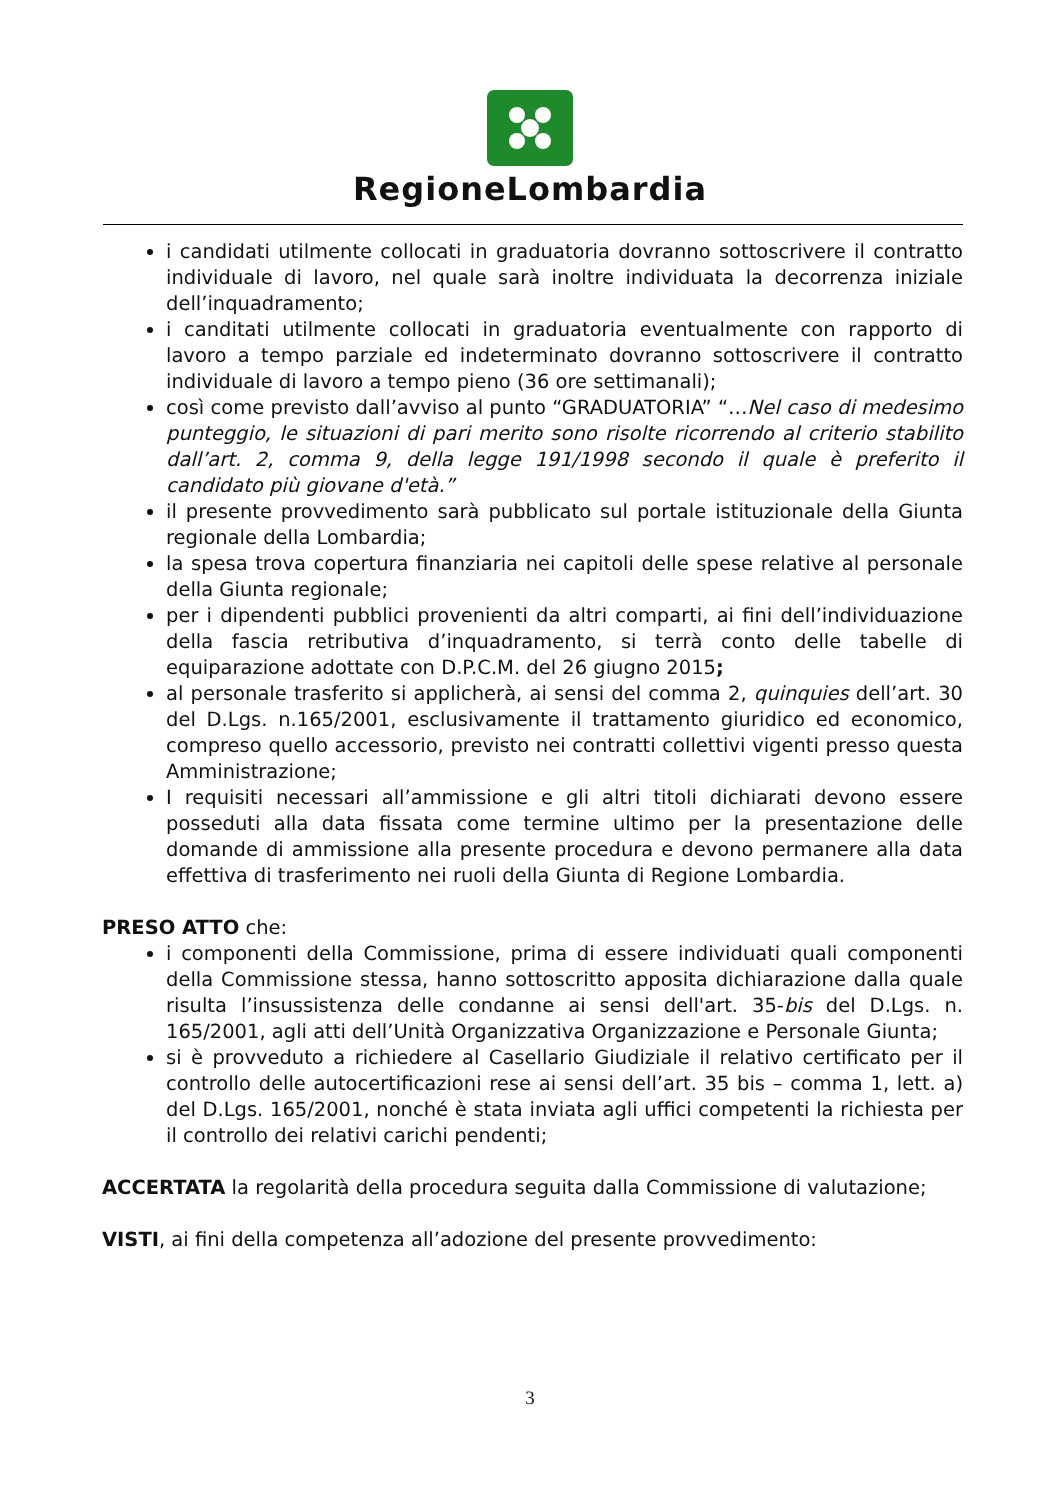RegioneLombardia
i candidati utilmente collocati in graduatoria dovranno sottoscrivere il contratto individuale di lavoro, nel quale sarà inoltre individuata la decorrenza iniziale dell’inquadramento;
i canditati utilmente collocati in graduatoria eventualmente con rapporto di lavoro a tempo parziale ed indeterminato dovranno sottoscrivere il contratto individuale di lavoro a tempo pieno (36 ore settimanali);
così come previsto dall’avviso al punto “GRADUATORIA” “…Nel caso di medesimo punteggio, le situazioni di pari merito sono risolte ricorrendo al criterio stabilito dall’art. 2, comma 9, della legge 191/1998 secondo il quale è preferito il candidato più giovane d'età.”
il presente provvedimento sarà pubblicato sul portale istituzionale della Giunta regionale della Lombardia;
la spesa trova copertura finanziaria nei capitoli delle spese relative al personale della Giunta regionale;
per i dipendenti pubblici provenienti da altri comparti, ai fini dell’individuazione della fascia retributiva d’inquadramento, si terrà conto delle tabelle di equiparazione adottate con D.P.C.M. del 26 giugno 2015;
al personale trasferito si applicherà, ai sensi del comma 2, quinquies dell’art. 30 del D.Lgs. n.165/2001, esclusivamente il trattamento giuridico ed economico, compreso quello accessorio, previsto nei contratti collettivi vigenti presso questa Amministrazione;
I requisiti necessari all’ammissione e gli altri titoli dichiarati devono essere posseduti alla data fissata come termine ultimo per la presentazione delle domande di ammissione alla presente procedura e devono permanere alla data effettiva di trasferimento nei ruoli della Giunta di Regione Lombardia.
PRESO ATTO che:
i componenti della Commissione, prima di essere individuati quali componenti della Commissione stessa, hanno sottoscritto apposita dichiarazione dalla quale risulta l’insussistenza delle condanne ai sensi dell'art. 35-bis del D.Lgs. n. 165/2001, agli atti dell’Unità Organizzativa Organizzazione e Personale Giunta;
si è provveduto a richiedere al Casellario Giudiziale il relativo certificato per il controllo delle autocertificazioni rese ai sensi dell’art. 35 bis – comma 1, lett. a) del D.Lgs. 165/2001, nonché è stata inviata agli uffici competenti la richiesta per il controllo dei relativi carichi pendenti;
ACCERTATA la regolarità della procedura seguita dalla Commissione di valutazione;
VISTI, ai fini della competenza all’adozione del presente provvedimento:
3